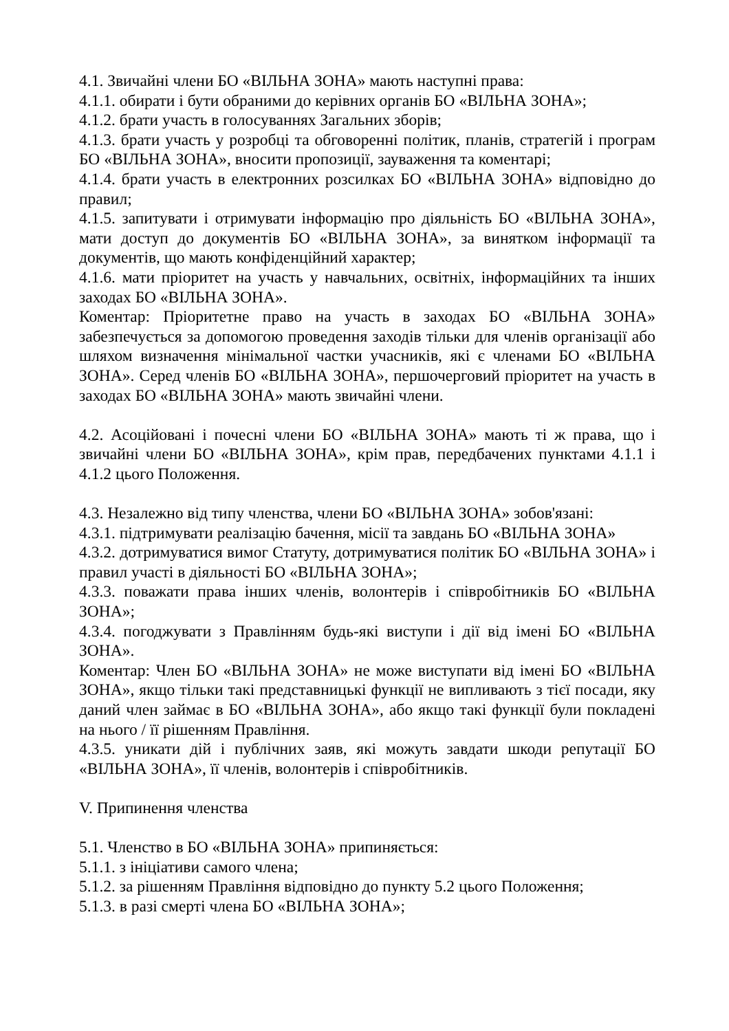4.1. Звичайні члени БО «ВІЛЬНА ЗОНА» мають наступні права:
4.1.1. обирати і бути обраними до керівних органів БО «ВІЛЬНА ЗОНА»;
4.1.2. брати участь в голосуваннях Загальних зборів;
4.1.3. брати участь у розробці та обговоренні політик, планів, стратегій і програм БО «ВІЛЬНА ЗОНА», вносити пропозиції, зауваження та коментарі;
4.1.4. брати участь в електронних розсилках БО «ВІЛЬНА ЗОНА» відповідно до правил;
4.1.5. запитувати і отримувати інформацію про діяльність БО «ВІЛЬНА ЗОНА», мати доступ до документів БО «ВІЛЬНА ЗОНА», за винятком інформації та документів, що мають конфіденційний характер;
4.1.6. мати пріоритет на участь у навчальних, освітніх, інформаційних та інших заходах БО «ВІЛЬНА ЗОНА».
Коментар: Пріоритетне право на участь в заходах БО «ВІЛЬНА ЗОНА» забезпечується за допомогою проведення заходів тільки для членів організації або шляхом визначення мінімальної частки учасників, які є членами БО «ВІЛЬНА ЗОНА». Серед членів БО «ВІЛЬНА ЗОНА», першочерговий пріоритет на участь в заходах БО «ВІЛЬНА ЗОНА» мають звичайні члени.
4.2. Асоційовані і почесні члени БО «ВІЛЬНА ЗОНА» мають ті ж права, що і звичайні члени БО «ВІЛЬНА ЗОНА», крім прав, передбачених пунктами 4.1.1 і 4.1.2 цього Положення.
4.3. Незалежно від типу членства, члени БО «ВІЛЬНА ЗОНА» зобов'язані:
4.3.1. підтримувати реалізацію бачення, місії та завдань БО «ВІЛЬНА ЗОНА»
4.3.2. дотримуватися вимог Статуту, дотримуватися політик БО «ВІЛЬНА ЗОНА» і правил участі в діяльності БО «ВІЛЬНА ЗОНА»;
4.3.3. поважати права інших членів, волонтерів і співробітників БО «ВІЛЬНА ЗОНА»;
4.3.4. погоджувати з Правлінням будь-які виступи і дії від імені БО «ВІЛЬНА ЗОНА».
Коментар: Член БО «ВІЛЬНА ЗОНА» не може виступати від імені БО «ВІЛЬНА ЗОНА», якщо тільки такі представницькі функції не випливають з тієї посади, яку даний член займає в БО «ВІЛЬНА ЗОНА», або якщо такі функції були покладені на нього / її рішенням Правління.
4.3.5. уникати дій і публічних заяв, які можуть завдати шкоди репутації БО «ВІЛЬНА ЗОНА», її членів, волонтерів і співробітників.
V. Припинення членства
5.1. Членство в БО «ВІЛЬНА ЗОНА» припиняється:
5.1.1. з ініціативи самого члена;
5.1.2. за рішенням Правління відповідно до пункту 5.2 цього Положення;
5.1.3. в разі смерті члена БО «ВІЛЬНА ЗОНА»;